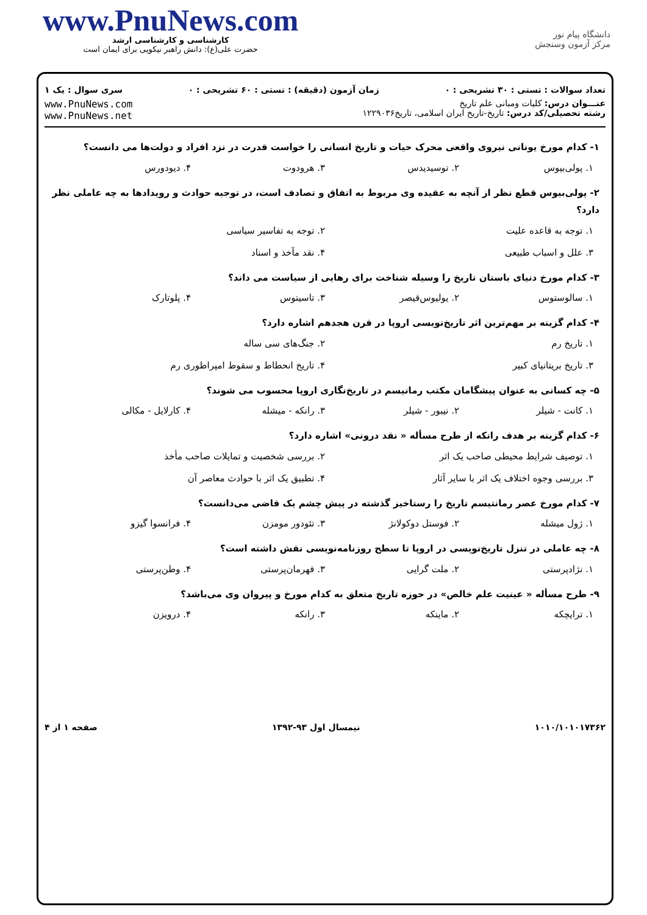www.PnuNews.com
کارشناسی و کارشناسی ارشد
حضرت علی(ع): دانش راهبر نیکویی برای ایمان است
دانشگاه پیام نور
مرکز آزمون وسنجش
تعداد سوالات : تستی : ۳۰ تشریحی : ۰ زمان آزمون (دقیقه) : تستی : ۶۰ تشریحی : ۰ سری سوال : یک ۱
عنـــوان درس: کلیات ومبانی علم تاریخ
رشته تحصیلی/کد درس: تاریخ-تاریخ ایران اسلامی، تاریخ۱۲۲۹۰۳۶
www.PnuNews.com
www.PnuNews.net
۱- کدام مورخ یونانی نیروی واقعی محرک حیات و تاریخ انسانی را خواست قدرت در نزد افراد و دولت‌ها می دانست؟
۱. پولی‌بیوس ۲. توسیدیدس ۳. هرودوت ۴. دیودورس
۲- پولی‌بیوس قطع نظر از آنچه به عقیده وی مربوط به اتفاق و تصادف است، در توجیه حوادث و رویدادها به چه عاملی نظر دارد؟
۱. توجه به قاعده علیت ۲. توجه به تفاسیر سیاسی
۳. علل و اسباب طبیعی ۴. نقد مآخذ و اسناد
۳- کدام مورخ دنیای باستان تاریخ را وسیله شناخت برای رهایی از سیاست می داند؟
۱. سالوستوس ۲. یولیوس‌قیصر ۳. تاسیتوس ۴. پلوتارک
۴- کدام گزینه بر مهم‌ترین اثر تاریخ‌نویسی اروپا در قرن هجدهم اشاره دارد؟
۱. تاریخ رم ۲. جنگ‌های سی ساله
۳. تاریخ بریتانیای کبیر ۴. تاریخ انحطاط و سقوط امپراطوری رم
۵- چه کسانی به عنوان پیشگامان مکتب رمانیسم در تاریخ‌نگاری اروپا محسوب می شوند؟
۱. کانت - شیلر ۲. نیبور - شیلر ۳. رانکه - میشله ۴. کارلایل - مکالی
۶- کدام گزینه بر هدف رانکه از طرح مسأله « نقد درونی» اشاره دارد؟
۱. توصیف شرایط محیطی صاحب یک اثر ۲. بررسی شخصیت و تمایلات صاحب مأخذ
۳. بررسی وجوه اختلاف یک اثر با سایر آثار ۴. تطبیق یک اثر با حوادث معاصر آن
۷- کدام مورخ عصر رمانتیسم تاریخ را رستاخیز گذشته در پیش چشم یک قاضی می‌دانست؟
۱. ژول میشله ۲. فوستل دوکولانژ ۳. تئودور مومزن ۴. فرانسوا گیزو
۸- چه عاملی در تنزل تاریخ‌نویسی در اروپا تا سطح روزنامه‌نویسی نقش داشته است؟
۱. نژادپرستی ۲. ملت گرایی ۳. قهرمان‌پرستی ۴. وطن‌پرستی
۹- طرح مسأله « عینیت علم خالص» در حوزه تاریخ متعلق به کدام مورخ و پیروان وی می‌باشد؟
۱. ترایچکه ۲. ماینکه ۳. رانکه ۴. درویزن
۱۰۱۰/۱۰۱۰۱۷۳۶۲ نیمسال اول ۹۳-۱۳۹۲ صفحه ۱ از ۴